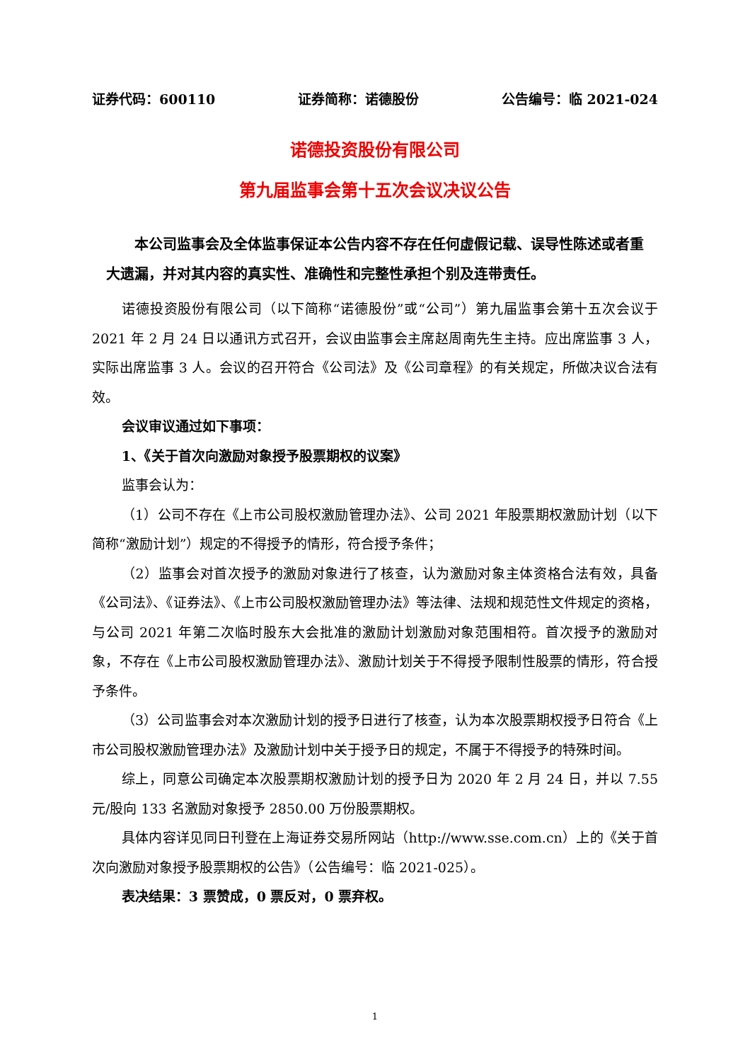证券代码：600110 证券简称：诺德股份 公告编号：临 2021-024
诺德投资股份有限公司
第九届监事会第十五次会议决议公告
本公司监事会及全体监事保证本公告内容不存在任何虚假记载、误导性陈述或者重大遗漏，并对其内容的真实性、准确性和完整性承担个别及连带责任。
诺德投资股份有限公司（以下简称“诺德股份”或“公司”）第九届监事会第十五次会议于 2021 年 2 月 24 日以通讯方式召开，会议由监事会主席赵周南先生主持。应出席监事 3 人，实际出席监事 3 人。会议的召开符合《公司法》及《公司章程》的有关规定，所做决议合法有效。
会议审议通过如下事项：
1、《关于首次向激励对象授予股票期权的议案》
监事会认为：
（1）公司不存在《上市公司股权激励管理办法》、公司 2021 年股票期权激励计划（以下简称“激励计划”）规定的不得授予的情形，符合授予条件；
（2）监事会对首次授予的激励对象进行了核查，认为激励对象主体资格合法有效，具备《公司法》、《证券法》、《上市公司股权激励管理办法》等法律、法规和规范性文件规定的资格，与公司 2021 年第二次临时股东大会批准的激励计划激励对象范围相符。首次授予的激励对象，不存在《上市公司股权激励管理办法》、激励计划关于不得授予限制性股票的情形，符合授予条件。
（3）公司监事会对本次激励计划的授予日进行了核查，认为本次股票期权授予日符合《上市公司股权激励管理办法》及激励计划中关于授予日的规定，不属于不得授予的特殊时间。
综上，同意公司确定本次股票期权激励计划的授予日为 2020 年 2 月 24 日，并以 7.55 元/股向 133 名激励对象授予 2850.00 万份股票期权。
具体内容详见同日刊登在上海证券交易所网站（http://www.sse.com.cn）上的《关于首次向激励对象授予股票期权的公告》（公告编号：临 2021-025）。
表决结果：3 票赞成，0 票反对，0 票弃权。
1